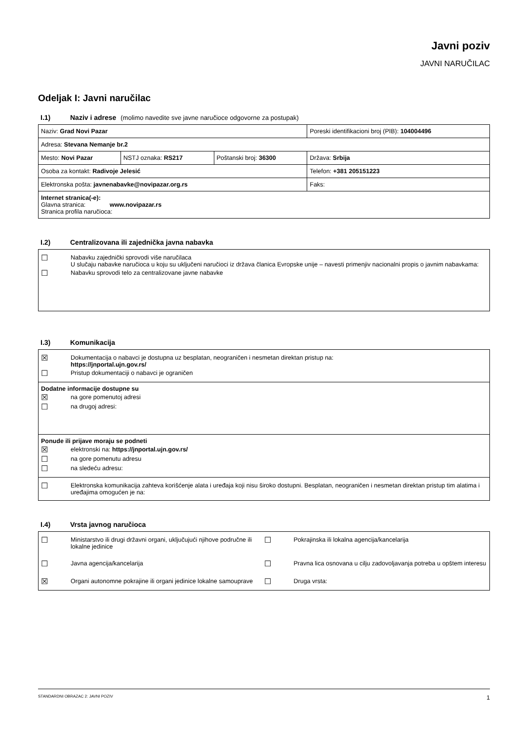Javni poziv
JAVNI NARUČILAC
Odeljak I: Javni naručilac
I.1) Naziv i adrese (molimo navedite sve javne naručioce odgovorne za postupak)
| Naziv: Grad Novi Pazar | | | Poreski identifikacioni broj (PIB): 104004496 |
| Adresa: Stevana Nemanje br.2 | | | |
| Mesto: Novi Pazar | NSTJ oznaka: RS217 | Poštanski broj: 36300 | Država: Srbija |
| Osoba za kontakt: Radivoje Jelesić | | | Telefon: +381 205151223 |
| Elektronska pošta: javnenabavke@novipazar.org.rs | | | Faks: |
| Internet stranica(-e): Glavna stranica: www.novipazar.rs Stranica profila naručioca: | | | |
I.2) Centralizovana ili zajednička javna nabavka
☐ Nabavku zajednički sprovodi više naručilaca
U slučaju nabavke naručioca u koju su uključeni naručioci iz država članica Evropske unije – navesti primenjiv nacionalni propis o javnim nabavkama:
☐ Nabavku sprovodi telo za centralizovane javne nabavke
I.3) Komunikacija
☒ Dokumentacija o nabavci je dostupna uz besplatan, neograničen i nesmetan direktan pristup na:
https://jnportal.ujn.gov.rs/
☐ Pristup dokumentaciji o nabavci je ograničen
Dodatne informacije dostupne su
☒ na gore pomenutoj adresi
☐ na drugoj adresi:
Ponude ili prijave moraju se podneti
☒ elektronski na: https://jnportal.ujn.gov.rs/
☐ na gore pomenutu adresu
☐ na sledeću adresu:
☐ Elektronska komunikacija zahteva korišćenje alata i uređaja koji nisu široko dostupni. Besplatan, neograničen i nesmetan direktan pristup tim alatima i uređajima omogućen je na:
I.4) Vrsta javnog naručioca
☐ Ministarstvo ili drugi državni organi, uključujući njihove područne ili lokalne jedinice
☐ Pokrajinska ili lokalna agencija/kancelarija
☐ Javna agencija/kancelarija
☐ Pravna lica osnovana u cilju zadovoljavanja potreba u opštem interesu
☒ Organi autonomne pokrajine ili organi jedinice lokalne samouprave
☐ Druga vrsta:
STANDARDNI OBRAZAC 2: JAVNI POZIV 1